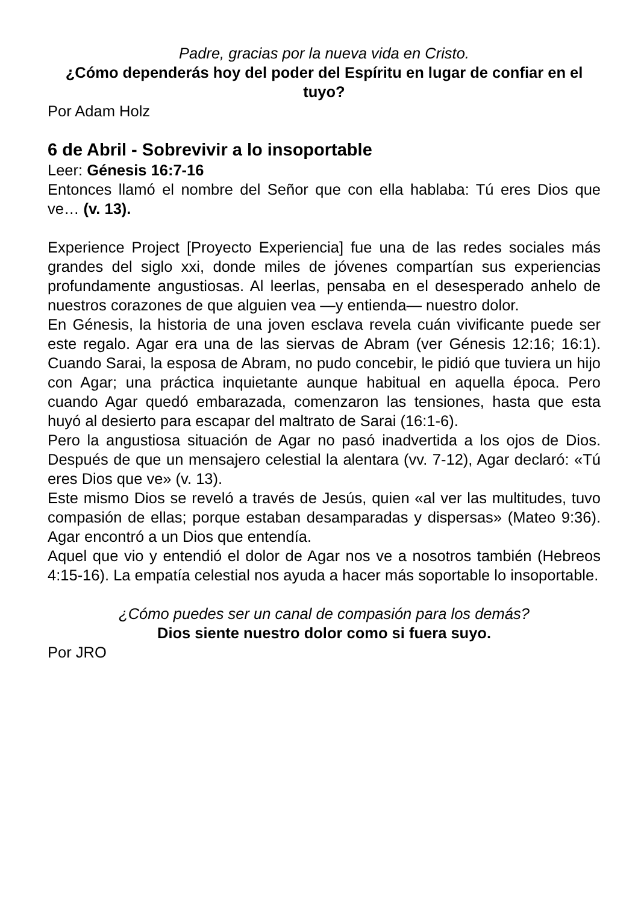Padre, gracias por la nueva vida en Cristo.
¿Cómo dependerás hoy del poder del Espíritu en lugar de confiar en el tuyo?
Por Adam Holz
6 de Abril - Sobrevivir a lo insoportable
Leer: Génesis 16:7-16
Entonces llamó el nombre del Señor que con ella hablaba: Tú eres Dios que ve… (v. 13).
Experience Project [Proyecto Experiencia] fue una de las redes sociales más grandes del siglo xxi, donde miles de jóvenes compartían sus experiencias profundamente angustiosas. Al leerlas, pensaba en el desesperado anhelo de nuestros corazones de que alguien vea —y entienda— nuestro dolor.
En Génesis, la historia de una joven esclava revela cuán vivificante puede ser este regalo. Agar era una de las siervas de Abram (ver Génesis 12:16; 16:1). Cuando Sarai, la esposa de Abram, no pudo concebir, le pidió que tuviera un hijo con Agar; una práctica inquietante aunque habitual en aquella época. Pero cuando Agar quedó embarazada, comenzaron las tensiones, hasta que esta huyó al desierto para escapar del maltrato de Sarai (16:1-6).
Pero la angustiosa situación de Agar no pasó inadvertida a los ojos de Dios. Después de que un mensajero celestial la alentara (vv. 7-12), Agar declaró: «Tú eres Dios que ve» (v. 13).
Este mismo Dios se reveló a través de Jesús, quien «al ver las multitudes, tuvo compasión de ellas; porque estaban desamparadas y dispersas» (Mateo 9:36). Agar encontró a un Dios que entendía.
Aquel que vio y entendió el dolor de Agar nos ve a nosotros también (Hebreos 4:15-16). La empatía celestial nos ayuda a hacer más soportable lo insoportable.
¿Cómo puedes ser un canal de compasión para los demás?
Dios siente nuestro dolor como si fuera suyo.
Por JRO